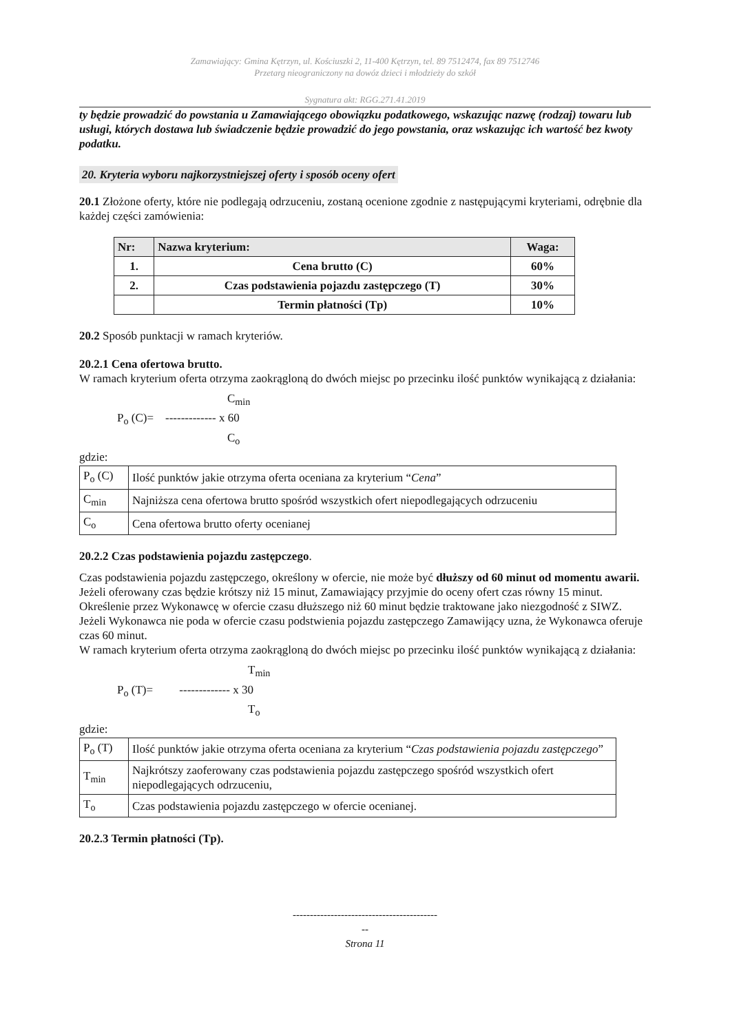Zamawiający: Gmina Kętrzyn, ul. Kościuszki 2, 11-400 Kętrzyn, tel. 89 7512474, fax 89 7512746
Przetarg nieograniczony na dowóz dzieci i młodzieży do szkół
Sygnatura akt: RGG.271.41.2019
ty będzie prowadzić do powstania u Zamawiającego obowiązku podatkowego, wskazując nazwę (rodzaj) towaru lub usługi, których dostawa lub świadczenie będzie prowadzić do jego powstania, oraz wskazując ich wartość bez kwoty podatku.
20. Kryteria wyboru najkorzystniejszej oferty i sposób oceny ofert
20.1 Złożone oferty, które nie podlegają odrzuceniu, zostaną ocenione zgodnie z następującymi kryteriami, odrębnie dla każdej części zamówienia:
| Nr: | Nazwa kryterium: | Waga: |
| --- | --- | --- |
| 1. | Cena brutto (C) | 60% |
| 2. | Czas podstawienia pojazdu zastępczego (T) | 30% |
| | Termin płatności (Tp) | 10% |
20.2 Sposób punktacji w ramach kryteriów.
20.2.1 Cena ofertowa brutto.
W ramach kryterium oferta otrzyma zaokrągloną do dwóch miejsc po przecinku ilość punktów wynikającą z działania:
C<sub>min</sub>
P<sub>o</sub> (C)= ------------- x 60
C<sub>o</sub>
gdzie:
| P<sub>o</sub> (C) | Ilość punktów jakie otrzyma oferta oceniana za kryterium “ Cena ” |
| C<sub>min</sub> | Najniższa cena ofertowa brutto spośród wszystkich ofert niepodlegających odrzuceniu |
| C<sub>o</sub> | Cena ofertowa brutto oferty ocenianej |
20.2.2 Czas podstawienia pojazdu zastępczego.
Czas podstawienia pojazdu zastępczego, określony w ofercie, nie może być dłuższy od 60 minut od momentu awarii. Jeżeli oferowany czas będzie krótszy niż 15 minut, Zamawiający przyjmie do oceny ofert czas równy 15 minut. Określenie przez Wykonawcę w ofercie czasu dłuższego niż 60 minut będzie traktowane jako niezgodność z SIWZ. Jeżeli Wykonawca nie poda w ofercie czasu podstwienia pojazdu zastępczego Zamawijący uzna, że Wykonawca oferuje czas 60 minut.
W ramach kryterium oferta otrzyma zaokrągloną do dwóch miejsc po przecinku ilość punktów wynikającą z działania:
T<sub>min</sub>
P<sub>o</sub> (T)= ------------- x 30
T<sub>o</sub>
gdzie:
| P<sub>o</sub> (T) | Ilość punktów jakie otrzyma oferta oceniana za kryterium “ Czas podstawienia pojazdu zastępczego ” |
| T<sub>min</sub> | Najkrótszy zaoferowany czas podstawienia pojazdu zastępczego spośród wszystkich ofert niepodlegających odrzuceniu, |
| T<sub>o</sub> | Czas podstawienia pojazdu zastępczego w ofercie ocenianej. |
20.2.3 Termin płatności (Tp).
------------------------------------------
--
Strona 11